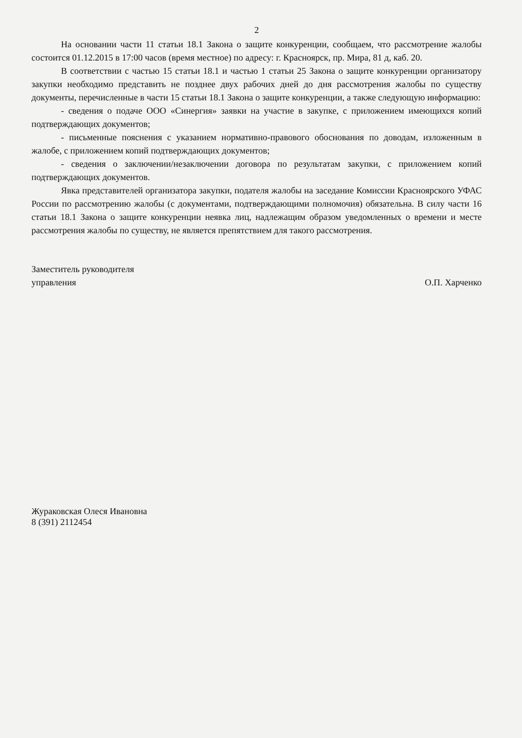2
На основании части 11 статьи 18.1 Закона о защите конкуренции, сообщаем, что рассмотрение жалобы состоится 01.12.2015 в 17:00 часов (время местное) по адресу: г. Красноярск, пр. Мира, 81 д, каб. 20.
В соответствии с частью 15 статьи 18.1 и частью 1 статьи 25 Закона о защите конкуренции организатору закупки необходимо представить не позднее двух рабочих дней до дня рассмотрения жалобы по существу документы, перечисленные в части 15 статьи 18.1 Закона о защите конкуренции, а также следующую информацию:
- сведения о подаче ООО «Синергия» заявки на участие в закупке, с приложением имеющихся копий подтверждающих документов;
- письменные пояснения с указанием нормативно-правового обоснования по доводам, изложенным в жалобе, с приложением копий подтверждающих документов;
- сведения о заключении/незаключении договора по результатам закупки, с приложением копий подтверждающих документов.
Явка представителей организатора закупки, подателя жалобы на заседание Комиссии Красноярского УФАС России по рассмотрению жалобы (с документами, подтверждающими полномочия) обязательна. В силу части 16 статьи 18.1 Закона о защите конкуренции неявка лиц, надлежащим образом уведомленных о времени и месте рассмотрения жалобы по существу, не является препятствием для такого рассмотрения.
Заместитель руководителя
управления
О.П. Харченко
Жураковская Олеся Ивановна
8 (391) 2112454